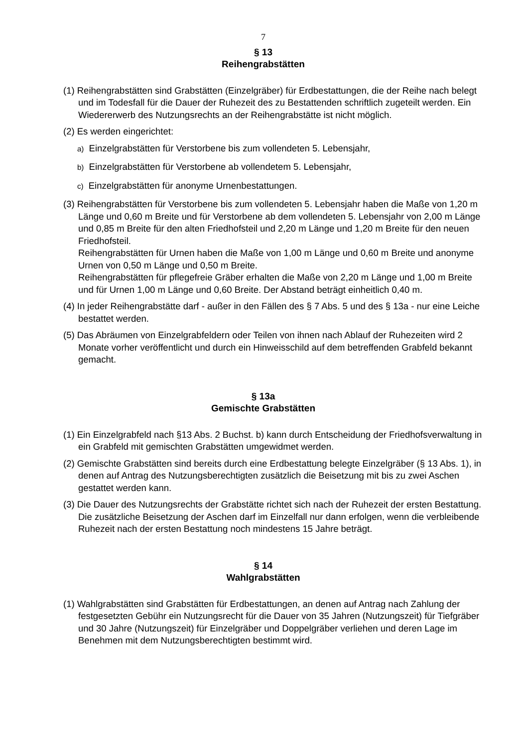7
§ 13
Reihengrabstätten
(1) Reihengrabstätten sind Grabstätten (Einzelgräber) für Erdbestattungen, die der Reihe nach belegt und im Todesfall für die Dauer der Ruhezeit des zu Bestattenden schriftlich zugeteilt werden. Ein Wiedererwerb des Nutzungsrechts an der Reihengrabstätte ist nicht möglich.
(2) Es werden eingerichtet:
a) Einzelgrabstätten für Verstorbene bis zum vollendeten 5. Lebensjahr,
b) Einzelgrabstätten für Verstorbene ab vollendetem 5. Lebensjahr,
c) Einzelgrabstätten für anonyme Urnenbestattungen.
(3) Reihengrabstätten für Verstorbene bis zum vollendeten 5. Lebensjahr haben die Maße von 1,20 m Länge und 0,60 m Breite und für Verstorbene ab dem vollendeten 5. Lebensjahr von 2,00 m Länge und 0,85 m Breite für den alten Friedhofsteil und 2,20 m Länge und 1,20 m Breite für den neuen Friedhofsteil.
Reihengrabstätten für Urnen haben die Maße von 1,00 m Länge und 0,60 m Breite und anonyme Urnen von 0,50 m Länge und 0,50 m Breite.
Reihengrabstätten für pflegefreie Gräber erhalten die Maße von 2,20 m Länge und 1,00 m Breite und für Urnen 1,00 m Länge und 0,60 Breite. Der Abstand beträgt einheitlich 0,40 m.
(4) In jeder Reihengrabstätte darf - außer in den Fällen des § 7 Abs. 5 und des § 13a - nur eine Leiche bestattet werden.
(5) Das Abräumen von Einzelgrabfeldern oder Teilen von ihnen nach Ablauf der Ruhezeiten wird 2 Monate vorher veröffentlicht und durch ein Hinweisschild auf dem betreffenden Grabfeld bekannt gemacht.
§ 13a
Gemischte Grabstätten
(1) Ein Einzelgrabfeld nach §13 Abs. 2 Buchst. b) kann durch Entscheidung der Friedhofsverwaltung in ein Grabfeld mit gemischten Grabstätten umgewidmet werden.
(2) Gemischte Grabstätten sind bereits durch eine Erdbestattung belegte Einzelgräber (§ 13 Abs. 1), in denen auf Antrag des Nutzungsberechtigten zusätzlich die Beisetzung mit bis zu zwei Aschen gestattet werden kann.
(3) Die Dauer des Nutzungsrechts der Grabstätte richtet sich nach der Ruhezeit der ersten Bestattung. Die zusätzliche Beisetzung der Aschen darf im Einzelfall nur dann erfolgen, wenn die verbleibende Ruhezeit nach der ersten Bestattung noch mindestens 15 Jahre beträgt.
§ 14
Wahlgrabstätten
(1) Wahlgrabstätten sind Grabstätten für Erdbestattungen, an denen auf Antrag nach Zahlung der festgesetzten Gebühr ein Nutzungsrecht für die Dauer von 35 Jahren (Nutzungszeit) für Tiefgräber und 30 Jahre (Nutzungszeit) für Einzelgräber und Doppelgräber verliehen und deren Lage im Benehmen mit dem Nutzungsberechtigten bestimmt wird.